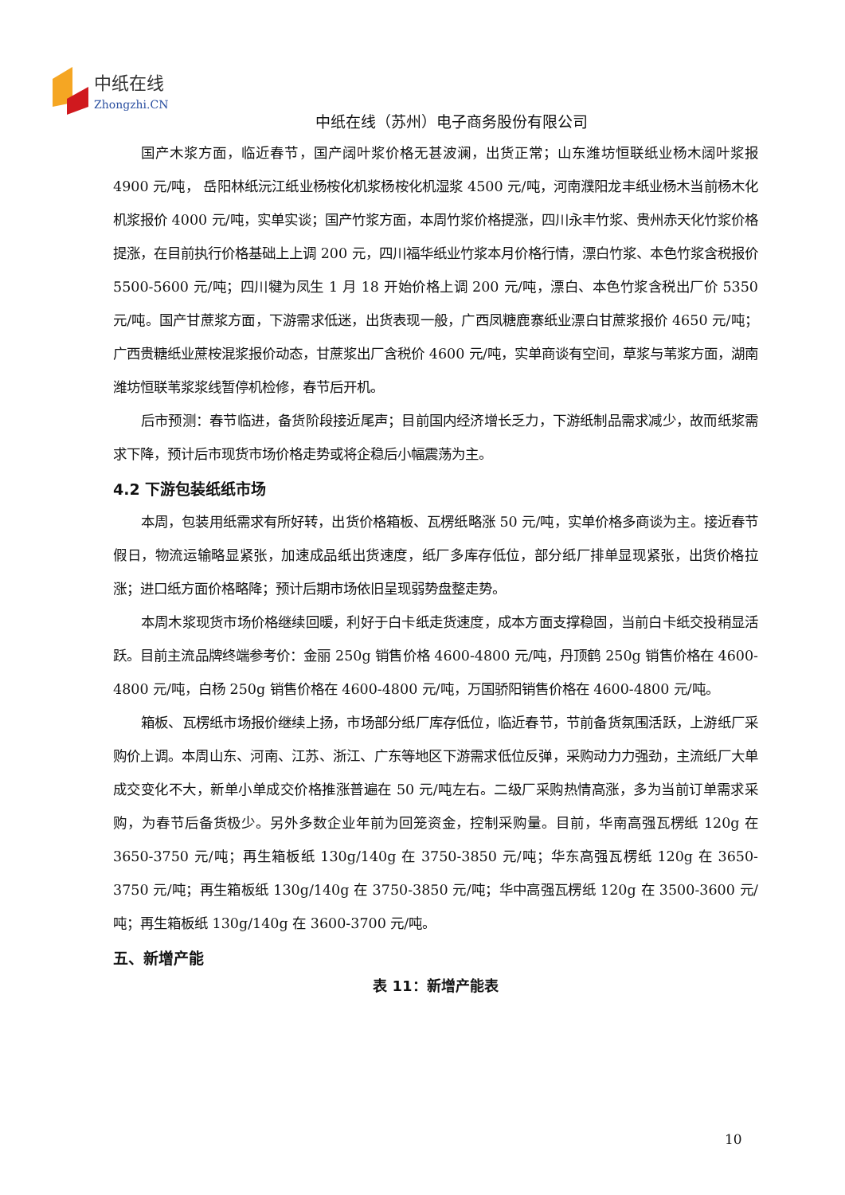中纸在线
Zhongzhi.CN
中纸在线（苏州）电子商务股份有限公司
国产木浆方面，临近春节，国产阔叶浆价格无甚波澜，出货正常；山东潍坊恒联纸业杨木阔叶浆报 4900 元/吨， 岳阳林纸沅江纸业杨桉化机浆杨桉化机湿浆 4500 元/吨，河南濮阳龙丰纸业杨木当前杨木化机浆报价 4000 元/吨，实单实谈；国产竹浆方面，本周竹浆价格提涨，四川永丰竹浆、贵州赤天化竹浆价格提涨，在目前执行价格基础上上调 200 元，四川福华纸业竹浆本月价格行情，漂白竹浆、本色竹浆含税报价 5500-5600 元/吨；四川犍为凤生 1 月 18 开始价格上调 200 元/吨，漂白、本色竹浆含税出厂价 5350 元/吨。国产甘蔗浆方面，下游需求低迷，出货表现一般，广西凤糖鹿寨纸业漂白甘蔗浆报价 4650 元/吨；广西贵糖纸业蔗桉混浆报价动态，甘蔗浆出厂含税价 4600 元/吨，实单商谈有空间，草浆与苇浆方面，湖南潍坊恒联苇浆浆线暂停机检修，春节后开机。
后市预测：春节临进，备货阶段接近尾声；目前国内经济增长乏力，下游纸制品需求减少，故而纸浆需求下降，预计后市现货市场价格走势或将企稳后小幅震荡为主。
4.2 下游包装纸纸市场
本周，包装用纸需求有所好转，出货价格箱板、瓦楞纸略涨 50 元/吨，实单价格多商谈为主。接近春节假日，物流运输略显紧张，加速成品纸出货速度，纸厂多库存低位，部分纸厂排单显现紧张，出货价格拉涨；进口纸方面价格略降；预计后期市场依旧呈现弱势盘整走势。
本周木浆现货市场价格继续回暖，利好于白卡纸走货速度，成本方面支撑稳固，当前白卡纸交投稍显活跃。目前主流品牌终端参考价：金丽 250g 销售价格 4600-4800 元/吨，丹顶鹤 250g 销售价格在 4600-4800 元/吨，白杨 250g 销售价格在 4600-4800 元/吨，万国骄阳销售价格在 4600-4800 元/吨。
箱板、瓦楞纸市场报价继续上扬，市场部分纸厂库存低位，临近春节，节前备货氛围活跃，上游纸厂采购价上调。本周山东、河南、江苏、浙江、广东等地区下游需求低位反弹，采购动力力强劲，主流纸厂大单成交变化不大，新单小单成交价格推涨普遍在 50 元/吨左右。二级厂采购热情高涨，多为当前订单需求采购，为春节后备货极少。另外多数企业年前为回笼资金，控制采购量。目前，华南高强瓦楞纸 120g 在 3650-3750 元/吨；再生箱板纸 130g/140g 在 3750-3850 元/吨；华东高强瓦楞纸 120g 在 3650-3750 元/吨；再生箱板纸 130g/140g 在 3750-3850 元/吨；华中高强瓦楞纸 120g 在 3500-3600 元/吨；再生箱板纸 130g/140g 在 3600-3700 元/吨。
五、新增产能
表 11：新增产能表
10